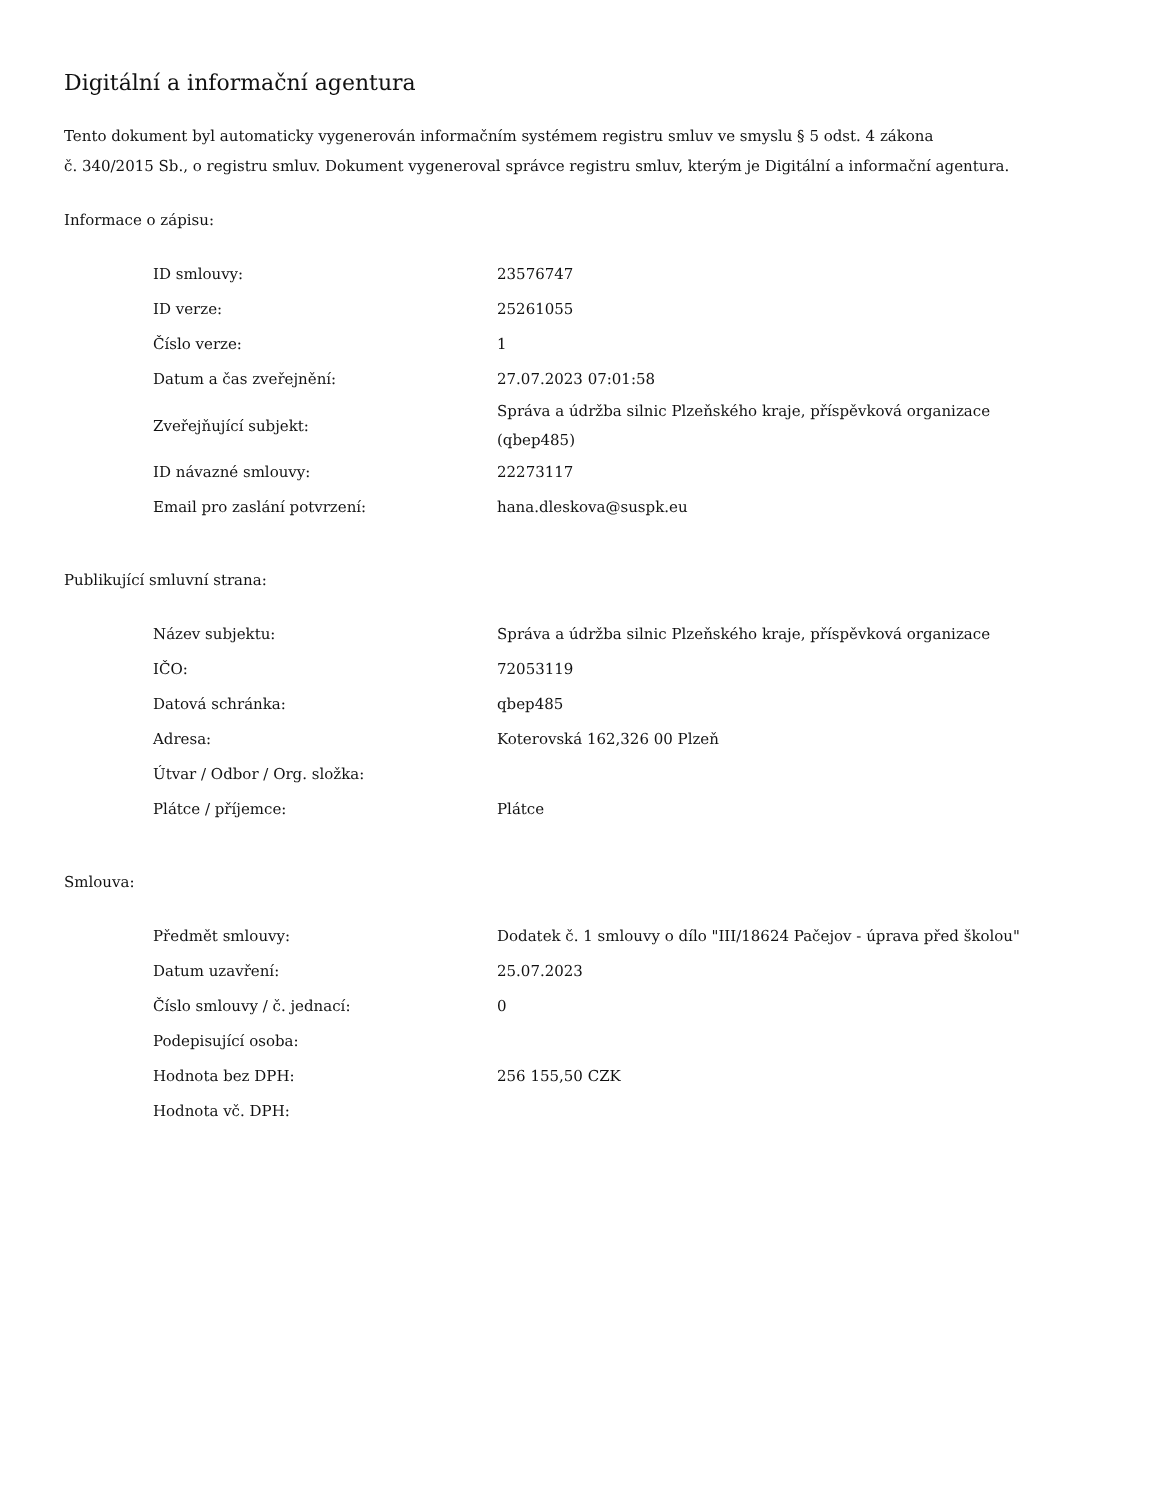Digitální a informační agentura
Tento dokument byl automaticky vygenerován informačním systémem registru smluv ve smyslu § 5 odst. 4 zákona
č. 340/2015 Sb., o registru smluv. Dokument vygeneroval správce registru smluv, kterým je Digitální a informační agentura.
Informace o zápisu:
| ID smlouvy: | 23576747 |
| ID verze: | 25261055 |
| Číslo verze: | 1 |
| Datum a čas zveřejnění: | 27.07.2023 07:01:58 |
| Zveřejňující subjekt: | Správa a údržba silnic Plzeňského kraje, příspěvková organizace (qbep485) |
| ID návazné smlouvy: | 22273117 |
| Email pro zaslání potvrzení: | hana.dleskova@suspk.eu |
Publikující smluvní strana:
| Název subjektu: | Správa a údržba silnic Plzeňského kraje, příspěvková organizace |
| IČO: | 72053119 |
| Datová schránka: | qbep485 |
| Adresa: | Koterovská 162,326 00 Plzeň |
| Útvar / Odbor / Org. složka: | |
| Plátce / příjemce: | Plátce |
Smlouva:
| Předmět smlouvy: | Dodatek č. 1 smlouvy o dílo "III/18624 Pačejov - úprava před školou" |
| Datum uzavření: | 25.07.2023 |
| Číslo smlouvy / č. jednací: | 0 |
| Podepisující osoba: | |
| Hodnota bez DPH: | 256 155,50 CZK |
| Hodnota vč. DPH: | |